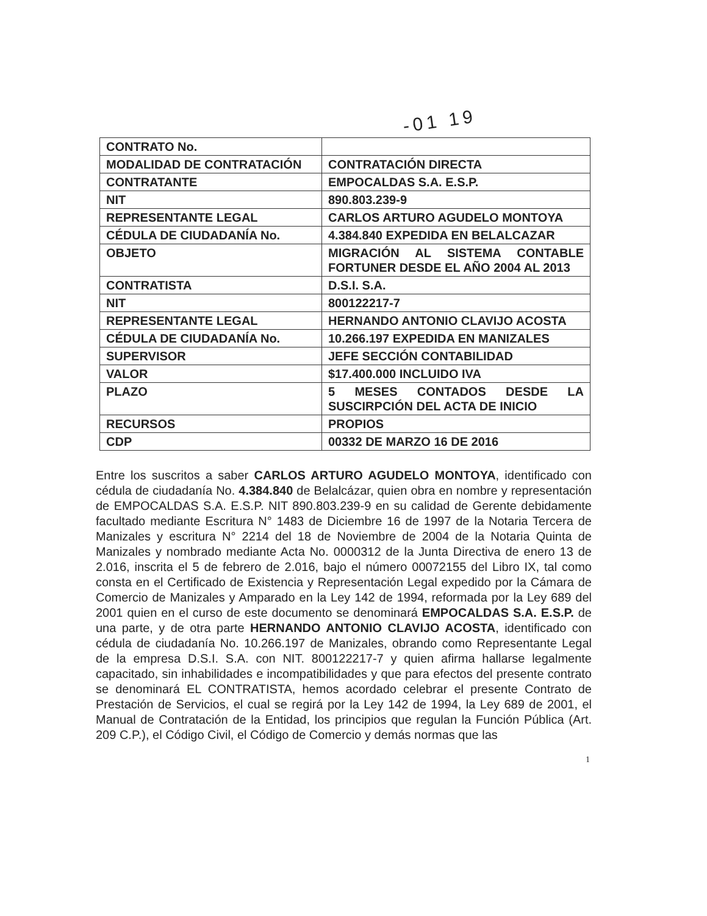-01 19
| CONTRATO No. | |
| MODALIDAD DE CONTRATACIÓN | CONTRATACIÓN DIRECTA |
| CONTRATANTE | EMPOCALDAS S.A. E.S.P. |
| NIT | 890.803.239-9 |
| REPRESENTANTE LEGAL | CARLOS ARTURO AGUDELO MONTOYA |
| CÉDULA DE CIUDADANÍA No. | 4.384.840 EXPEDIDA EN BELALCAZAR |
| OBJETO | MIGRACIÓN AL SISTEMA CONTABLE FORTUNER DESDE EL AÑO 2004 AL 2013 |
| CONTRATISTA | D.S.I. S.A. |
| NIT | 800122217-7 |
| REPRESENTANTE LEGAL | HERNANDO ANTONIO CLAVIJO ACOSTA |
| CÉDULA DE CIUDADANÍA No. | 10.266.197 EXPEDIDA EN MANIZALES |
| SUPERVISOR | JEFE SECCIÓN CONTABILIDAD |
| VALOR | $17.400.000 INCLUIDO IVA |
| PLAZO | 5 MESES CONTADOS DESDE LA SUSCIRPCIÓN DEL ACTA DE INICIO |
| RECURSOS | PROPIOS |
| CDP | 00332 DE MARZO 16 DE 2016 |
Entre los suscritos a saber CARLOS ARTURO AGUDELO MONTOYA, identificado con cédula de ciudadanía No. 4.384.840 de Belalcázar, quien obra en nombre y representación de EMPOCALDAS S.A. E.S.P. NIT 890.803.239-9 en su calidad de Gerente debidamente facultado mediante Escritura N° 1483 de Diciembre 16 de 1997 de la Notaria Tercera de Manizales y escritura N° 2214 del 18 de Noviembre de 2004 de la Notaria Quinta de Manizales y nombrado mediante Acta No. 0000312 de la Junta Directiva de enero 13 de 2.016, inscrita el 5 de febrero de 2.016, bajo el número 00072155 del Libro IX, tal como consta en el Certificado de Existencia y Representación Legal expedido por la Cámara de Comercio de Manizales y Amparado en la Ley 142 de 1994, reformada por la Ley 689 del 2001 quien en el curso de este documento se denominará EMPOCALDAS S.A. E.S.P. de una parte, y de otra parte HERNANDO ANTONIO CLAVIJO ACOSTA, identificado con cédula de ciudadanía No. 10.266.197 de Manizales, obrando como Representante Legal de la empresa D.S.I. S.A. con NIT. 800122217-7 y quien afirma hallarse legalmente capacitado, sin inhabilidades e incompatibilidades y que para efectos del presente contrato se denominará EL CONTRATISTA, hemos acordado celebrar el presente Contrato de Prestación de Servicios, el cual se regirá por la Ley 142 de 1994, la Ley 689 de 2001, el Manual de Contratación de la Entidad, los principios que regulan la Función Pública (Art. 209 C.P.), el Código Civil, el Código de Comercio y demás normas que las
1